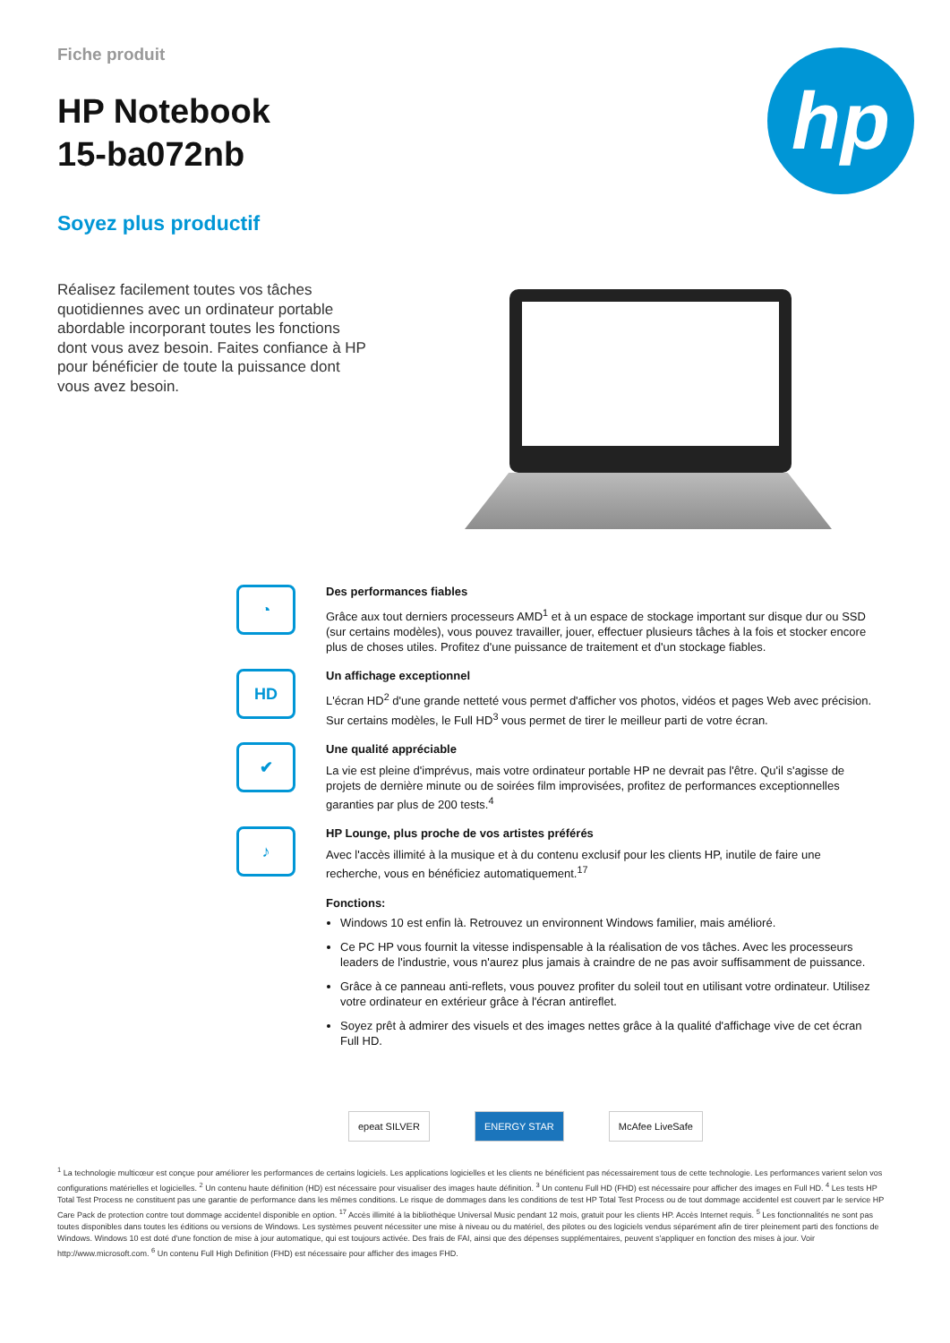Fiche produit
HP Notebook
15-ba072nb
Soyez plus productif
hp
Réalisez facilement toutes vos tâches quotidiennes avec un ordinateur portable abordable incorporant toutes les fonctions dont vous avez besoin. Faites confiance à HP pour bénéficier de toute la puissance dont vous avez besoin.
◔
Des performances fiables
Grâce aux tout derniers processeurs AMD<sup>1</sup> et à un espace de stockage important sur disque dur ou SSD (sur certains modèles), vous pouvez travailler, jouer, effectuer plusieurs tâches à la fois et stocker encore plus de choses utiles. Profitez d'une puissance de traitement et d'un stockage fiables.
HD
Un affichage exceptionnel
L'écran HD<sup>2</sup> d'une grande netteté vous permet d'afficher vos photos, vidéos et pages Web avec précision. Sur certains modèles, le Full HD<sup>3</sup> vous permet de tirer le meilleur parti de votre écran.
✔
Une qualité appréciable
La vie est pleine d'imprévus, mais votre ordinateur portable HP ne devrait pas l'être. Qu'il s'agisse de projets de dernière minute ou de soirées film improvisées, profitez de performances exceptionnelles garanties par plus de 200 tests.<sup>4</sup>
♪
HP Lounge, plus proche de vos artistes préférés
Avec l'accès illimité à la musique et à du contenu exclusif pour les clients HP, inutile de faire une recherche, vous en bénéficiez automatiquement.<sup>17</sup>
Fonctions:
Windows 10 est enfin là. Retrouvez un environnent Windows familier, mais amélioré.
Ce PC HP vous fournit la vitesse indispensable à la réalisation de vos tâches. Avec les processeurs leaders de l'industrie, vous n'aurez plus jamais à craindre de ne pas avoir suffisamment de puissance.
Grâce à ce panneau anti-reflets, vous pouvez profiter du soleil tout en utilisant votre ordinateur. Utilisez votre ordinateur en extérieur grâce à l'écran antireflet.
Soyez prêt à admirer des visuels et des images nettes grâce à la qualité d'affichage vive de cet écran Full HD.
epeat SILVER ENERGY STAR McAfee LiveSafe
<sup>1</sup> La technologie multicœur est conçue pour améliorer les performances de certains logiciels. Les applications logicielles et les clients ne bénéficient pas nécessairement tous de cette technologie. Les performances varient selon vos configurations matérielles et logicielles. <sup>2</sup> Un contenu haute définition (HD) est nécessaire pour visualiser des images haute définition. <sup>3</sup> Un contenu Full HD (FHD) est nécessaire pour afficher des images en Full HD. <sup>4</sup> Les tests HP Total Test Process ne constituent pas une garantie de performance dans les mêmes conditions. Le risque de dommages dans les conditions de test HP Total Test Process ou de tout dommage accidentel est couvert par le service HP Care Pack de protection contre tout dommage accidentel disponible en option. <sup>17</sup> Accès illimité à la bibliothèque Universal Music pendant 12 mois, gratuit pour les clients HP. Accès Internet requis. <sup>5</sup> Les fonctionnalités ne sont pas toutes disponibles dans toutes les éditions ou versions de Windows. Les systèmes peuvent nécessiter une mise à niveau ou du matériel, des pilotes ou des logiciels vendus séparément afin de tirer pleinement parti des fonctions de Windows. Windows 10 est doté d'une fonction de mise à jour automatique, qui est toujours activée. Des frais de FAI, ainsi que des dépenses supplémentaires, peuvent s'appliquer en fonction des mises à jour. Voir http://www.microsoft.com. <sup>6</sup> Un contenu Full High Definition (FHD) est nécessaire pour afficher des images FHD.